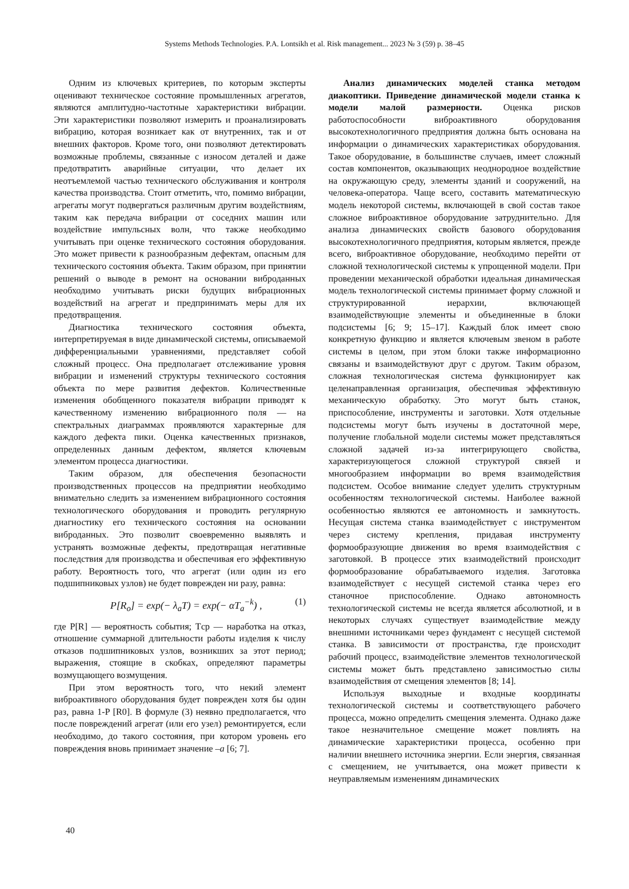Systems Methods Technologies. P.A. Lontsikh et al. Risk management... 2023 № 3 (59) p. 38–45
Одним из ключевых критериев, по которым эксперты оценивают техническое состояние промышленных агрегатов, являются амплитудно-частотные характеристики вибрации. Эти характеристики позволяют измерить и проанализировать вибрацию, которая возникает как от внутренних, так и от внешних факторов. Кроме того, они позволяют детектировать возможные проблемы, связанные с износом деталей и даже предотвратить аварийные ситуации, что делает их неотъемлемой частью технического обслуживания и контроля качества производства. Стоит отметить, что, помимо вибрации, агрегаты могут подвергаться различным другим воздействиям, таким как передача вибрации от соседних машин или воздействие импульсных волн, что также необходимо учитывать при оценке технического состояния оборудования. Это может привести к разнообразным дефектам, опасным для технического состояния объекта. Таким образом, при принятии решений о выводе в ремонт на основании виброданных необходимо учитывать риски будущих вибрационных воздействий на агрегат и предпринимать меры для их предотвращения.
Диагностика технического состояния объекта, интерпретируемая в виде динамической системы, описываемой дифференциальными уравнениями, представляет собой сложный процесс. Она предполагает отслеживание уровня вибрации и изменений структуры технического состояния объекта по мере развития дефектов. Количественные изменения обобщенного показателя вибрации приводят к качественному изменению вибрационного поля — на спектральных диаграммах проявляются характерные для каждого дефекта пики. Оценка качественных признаков, определенных данным дефектом, является ключевым элементом процесса диагностики.
Таким образом, для обеспечения безопасности производственных процессов на предприятии необходимо внимательно следить за изменением вибрационного состояния технологического оборудования и проводить регулярную диагностику его технического состояния на основании виброданных. Это позволит своевременно выявлять и устранять возможные дефекты, предотвращая негативные последствия для производства и обеспечивая его эффективную работу. Вероятность того, что агрегат (или один из его подшипниковых узлов) не будет поврежден ни разу, равна:
P[R<sub>o</sub>] = exp(− λ<sub>a</sub>T) = exp(− αT<sub>a</sub><sup>−k</sup>) , (1)
где P[R] — вероятность события; Tср — наработка на отказ, отношение суммарной длительности работы изделия к числу отказов подшипниковых узлов, возникших за этот период; выражения, стоящие в скобках, определяют параметры возмущающего возмущения.
При этом вероятность того, что некий элемент виброактивного оборудования будет поврежден хотя бы один раз, равна 1-P [R0]. В формуле (3) неявно предполагается, что после повреждений агрегат (или его узел) ремонтируется, если необходимо, до такого состояния, при котором уровень его повреждения вновь принимает значение –a [6; 7].
Анализ динамических моделей станка методом диакоптики. Приведение динамической модели станка к модели малой размерности. Оценка рисков работоспособности виброактивного оборудования высокотехнологичного предприятия должна быть основана на информации о динамических характеристиках оборудования. Такое оборудование, в большинстве случаев, имеет сложный состав компонентов, оказывающих неоднородное воздействие на окружающую среду, элементы зданий и сооружений, на человека-оператора. Чаще всего, составить математическую модель некоторой системы, включающей в свой состав такое сложное виброактивное оборудование затруднительно. Для анализа динамических свойств базового оборудования высокотехнологичного предприятия, которым является, прежде всего, виброактивное оборудование, необходимо перейти от сложной технологической системы к упрощенной модели. При проведении механической обработки идеальная динамическая модель технологической системы принимает форму сложной и структурированной иерархии, включающей взаимодействующие элементы и объединенные в блоки подсистемы [6; 9; 15–17]. Каждый блок имеет свою конкретную функцию и является ключевым звеном в работе системы в целом, при этом блоки также информационно связаны и взаимодействуют друг с другом. Таким образом, сложная технологическая система функционирует как целенаправленная организация, обеспечивая эффективную механическую обработку. Это могут быть станок, приспособление, инструменты и заготовки. Хотя отдельные подсистемы могут быть изучены в достаточной мере, получение глобальной модели системы может представляться сложной задачей из-за интегрирующего свойства, характеризующегося сложной структурой связей и многообразием информации во время взаимодействия подсистем. Особое внимание следует уделить структурным особенностям технологической системы. Наиболее важной особенностью являются ее автономность и замкнутость. Несущая система станка взаимодействует с инструментом через систему крепления, придавая инструменту формообразующие движения во время взаимодействия с заготовкой. В процессе этих взаимодействий происходит формообразование обрабатываемого изделия. Заготовка взаимодействует с несущей системой станка через его станочное приспособление. Однако автономность технологической системы не всегда является абсолютной, и в некоторых случаях существует взаимодействие между внешними источниками через фундамент с несущей системой станка. В зависимости от пространства, где происходит рабочий процесс, взаимодействие элементов технологической системы может быть представлено зависимостью силы взаимодействия от смещения элементов [8; 14].
Используя выходные и входные координаты технологической системы и соответствующего рабочего процесса, можно определить смещения элемента. Однако даже такое незначительное смещение может повлиять на динамические характеристики процесса, особенно при наличии внешнего источника энергии. Если энергия, связанная с смещением, не учитывается, она может привести к неуправляемым изменениям динамических
40